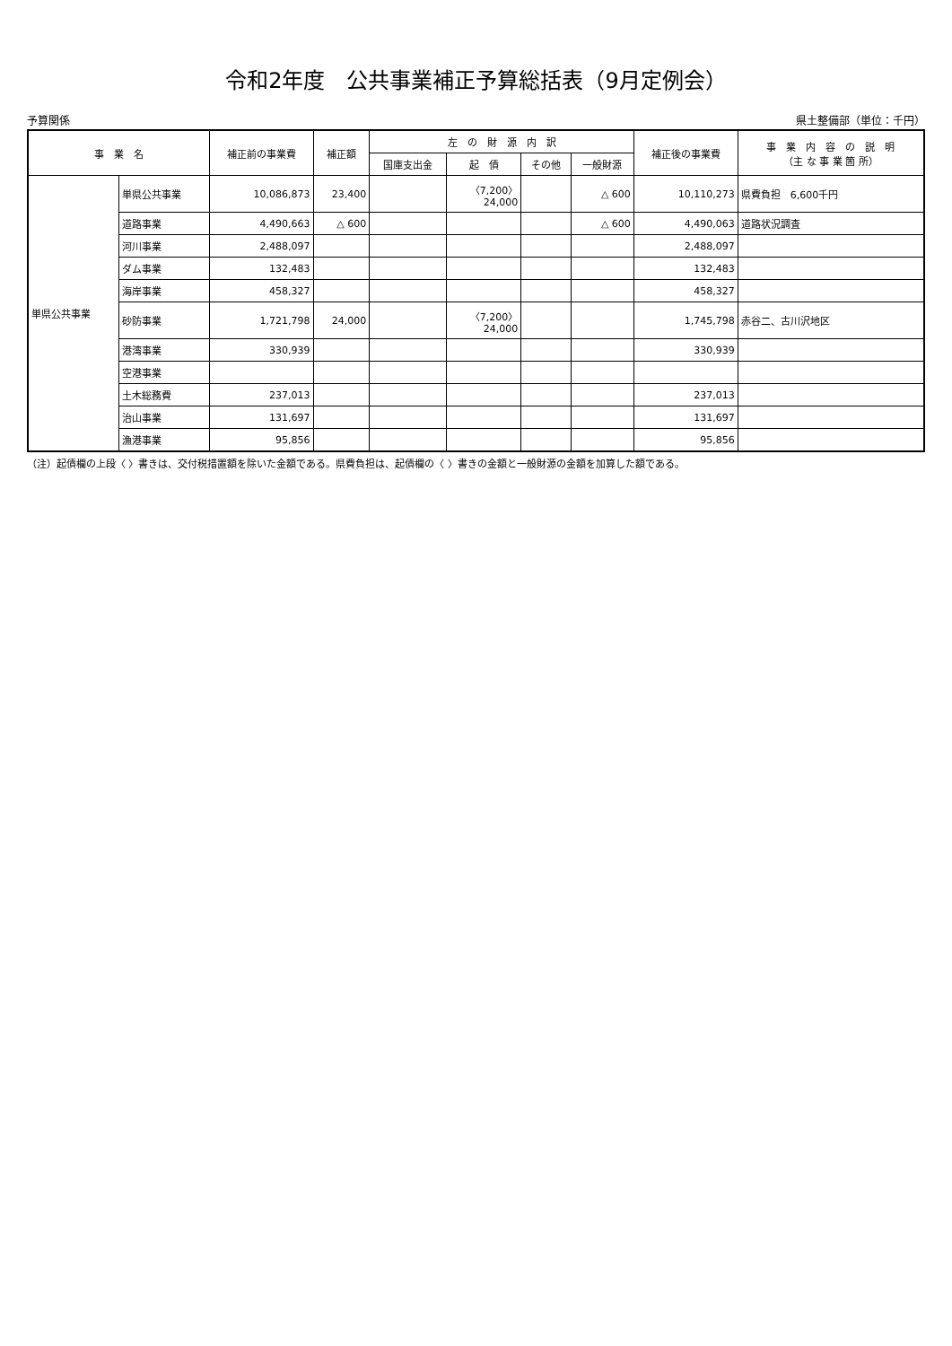令和2年度　公共事業補正予算総括表（9月定例会）
予算関係 県土整備部（単位：千円）
| 事 業 名 | | 補正前の事業費 | 補正額 | 左 の 財 源 内 訳 | | | | 補正後の事業費 | 事 業 内 容 の 説 明 （主 な 事 業 箇 所） |
| --- | --- | --- | --- | --- | --- | --- | --- | --- | --- |
| | | | | 国庫支出金 | 起 債 | その他 | 一般財源 | | |
| 単県公共事業 | 単県公共事業 | 10,086,873 | 23,400 | | 〈7,200〉 24,000 | | △ 600 | 10,110,273 | 県費負担 6,600千円 |
| | 道路事業 | 4,490,663 | △ 600 | | | | △ 600 | 4,490,063 | 道路状況調査 |
| | 河川事業 | 2,488,097 | | | | | | 2,488,097 | |
| | ダム事業 | 132,483 | | | | | | 132,483 | |
| | 海岸事業 | 458,327 | | | | | | 458,327 | |
| | 砂防事業 | 1,721,798 | 24,000 | | 〈7,200〉 24,000 | | | 1,745,798 | 赤谷二、古川沢地区 |
| | 港湾事業 | 330,939 | | | | | | 330,939 | |
| | 空港事業 | | | | | | | | |
| | 土木総務費 | 237,013 | | | | | | 237,013 | |
| | 治山事業 | 131,697 | | | | | | 131,697 | |
| | 漁港事業 | 95,856 | | | | | | 95,856 | |
（注）起債欄の上段〈 〉書きは、交付税措置額を除いた金額である。県費負担は、起債欄の〈 〉書きの金額と一般財源の金額を加算した額である。